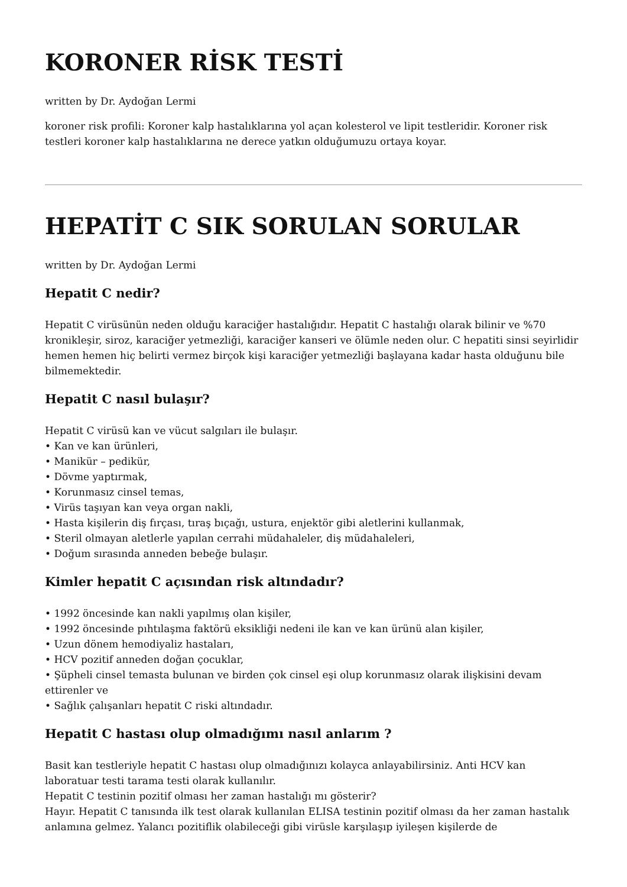KORONER RİSK TESTİ
written by Dr. Aydoğan Lermi
koroner risk profili: Koroner kalp hastalıklarına yol açan kolesterol ve lipit testleridir. Koroner risk testleri koroner kalp hastalıklarına ne derece yatkın olduğumuzu ortaya koyar.
HEPATİT C SIK SORULAN SORULAR
written by Dr. Aydoğan Lermi
Hepatit C nedir?
Hepatit C virüsünün neden olduğu karaciğer hastalığıdır. Hepatit C hastalığı olarak bilinir ve %70 kronikleşir, siroz, karaciğer yetmezliği, karaciğer kanseri ve ölümle neden olur. C hepatiti sinsi seyirlidir hemen hemen hiç belirti vermez birçok kişi karaciğer yetmezliği başlayana kadar hasta olduğunu bile bilmemektedir.
Hepatit C nasıl bulaşır?
Hepatit C virüsü kan ve vücut salgıları ile bulaşır.
• Kan ve kan ürünleri,
• Manikür – pedikür,
• Dövme yaptırmak,
• Korunmasız cinsel temas,
• Virüs taşıyan kan veya organ nakli,
• Hasta kişilerin diş fırçası, tıraş bıçağı, ustura, enjektör gibi aletlerini kullanmak,
• Steril olmayan aletlerle yapılan cerrahi müdahaleler, diş müdahaleleri,
• Doğum sırasında anneden bebeğe bulaşır.
Kimler hepatit C açısından risk altındadır?
• 1992 öncesinde kan nakli yapılmış olan kişiler,
• 1992 öncesinde pıhtılaşma faktörü eksikliği nedeni ile kan ve kan ürünü alan kişiler,
• Uzun dönem hemodiyaliz hastaları,
• HCV pozitif anneden doğan çocuklar,
• Şüpheli cinsel temasta bulunan ve birden çok cinsel eşi olup korunmasız olarak ilişkisini devam ettirenler ve
• Sağlık çalışanları hepatit C riski altındadır.
Hepatit C hastası olup olmadığımı nasıl anlarım ?
Basit kan testleriyle hepatit C hastası olup olmadığınızı kolayca anlayabilirsiniz. Anti HCV kan laboratuar testi tarama testi olarak kullanılır.
Hepatit C testinin pozitif olması her zaman hastalığı mı gösterir?
Hayır. Hepatit C tanısında ilk test olarak kullanılan ELISA testinin pozitif olması da her zaman hastalık anlamına gelmez. Yalancı pozitiflik olabileceği gibi virüsle karşılaşıp iyileşen kişilerde de